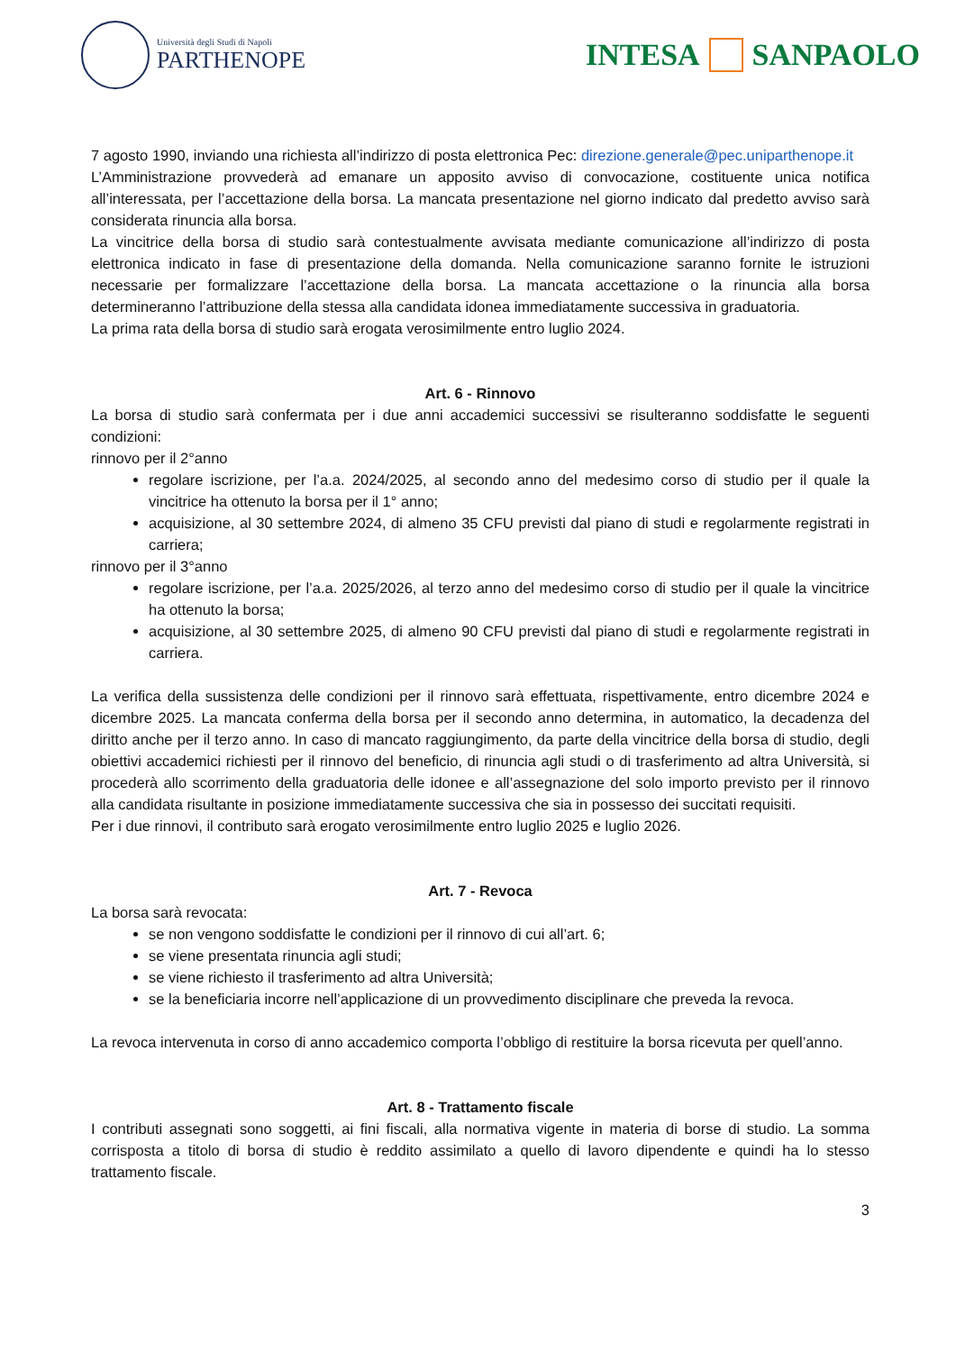Università degli Studi di Napoli
PARTHENOPE
INTESA SANPAOLO
7 agosto 1990, inviando una richiesta all’indirizzo di posta elettronica Pec: direzione.generale@pec.uniparthenope.it
L’Amministrazione provvederà ad emanare un apposito avviso di convocazione, costituente unica notifica all’interessata, per l’accettazione della borsa. La mancata presentazione nel giorno indicato dal predetto avviso sarà considerata rinuncia alla borsa.
La vincitrice della borsa di studio sarà contestualmente avvisata mediante comunicazione all’indirizzo di posta elettronica indicato in fase di presentazione della domanda. Nella comunicazione saranno fornite le istruzioni necessarie per formalizzare l’accettazione della borsa. La mancata accettazione o la rinuncia alla borsa determineranno l’attribuzione della stessa alla candidata idonea immediatamente successiva in graduatoria.
La prima rata della borsa di studio sarà erogata verosimilmente entro luglio 2024.
Art. 6 - Rinnovo
La borsa di studio sarà confermata per i due anni accademici successivi se risulteranno soddisfatte le seguenti condizioni:
rinnovo per il 2°anno
regolare iscrizione, per l’a.a. 2024/2025, al secondo anno del medesimo corso di studio per il quale la vincitrice ha ottenuto la borsa per il 1° anno;
acquisizione, al 30 settembre 2024, di almeno 35 CFU previsti dal piano di studi e regolarmente registrati in carriera;
rinnovo per il 3°anno
regolare iscrizione, per l’a.a. 2025/2026, al terzo anno del medesimo corso di studio per il quale la vincitrice ha ottenuto la borsa;
acquisizione, al 30 settembre 2025, di almeno 90 CFU previsti dal piano di studi e regolarmente registrati in carriera.
La verifica della sussistenza delle condizioni per il rinnovo sarà effettuata, rispettivamente, entro dicembre 2024 e dicembre 2025. La mancata conferma della borsa per il secondo anno determina, in automatico, la decadenza del diritto anche per il terzo anno. In caso di mancato raggiungimento, da parte della vincitrice della borsa di studio, degli obiettivi accademici richiesti per il rinnovo del beneficio, di rinuncia agli studi o di trasferimento ad altra Università, si procederà allo scorrimento della graduatoria delle idonee e all’assegnazione del solo importo previsto per il rinnovo alla candidata risultante in posizione immediatamente successiva che sia in possesso dei succitati requisiti.
Per i due rinnovi, il contributo sarà erogato verosimilmente entro luglio 2025 e luglio 2026.
Art. 7 - Revoca
La borsa sarà revocata:
se non vengono soddisfatte le condizioni per il rinnovo di cui all’art. 6;
se viene presentata rinuncia agli studi;
se viene richiesto il trasferimento ad altra Università;
se la beneficiaria incorre nell’applicazione di un provvedimento disciplinare che preveda la revoca.
La revoca intervenuta in corso di anno accademico comporta l’obbligo di restituire la borsa ricevuta per quell’anno.
Art. 8 - Trattamento fiscale
I contributi assegnati sono soggetti, ai fini fiscali, alla normativa vigente in materia di borse di studio. La somma corrisposta a titolo di borsa di studio è reddito assimilato a quello di lavoro dipendente e quindi ha lo stesso trattamento fiscale.
3